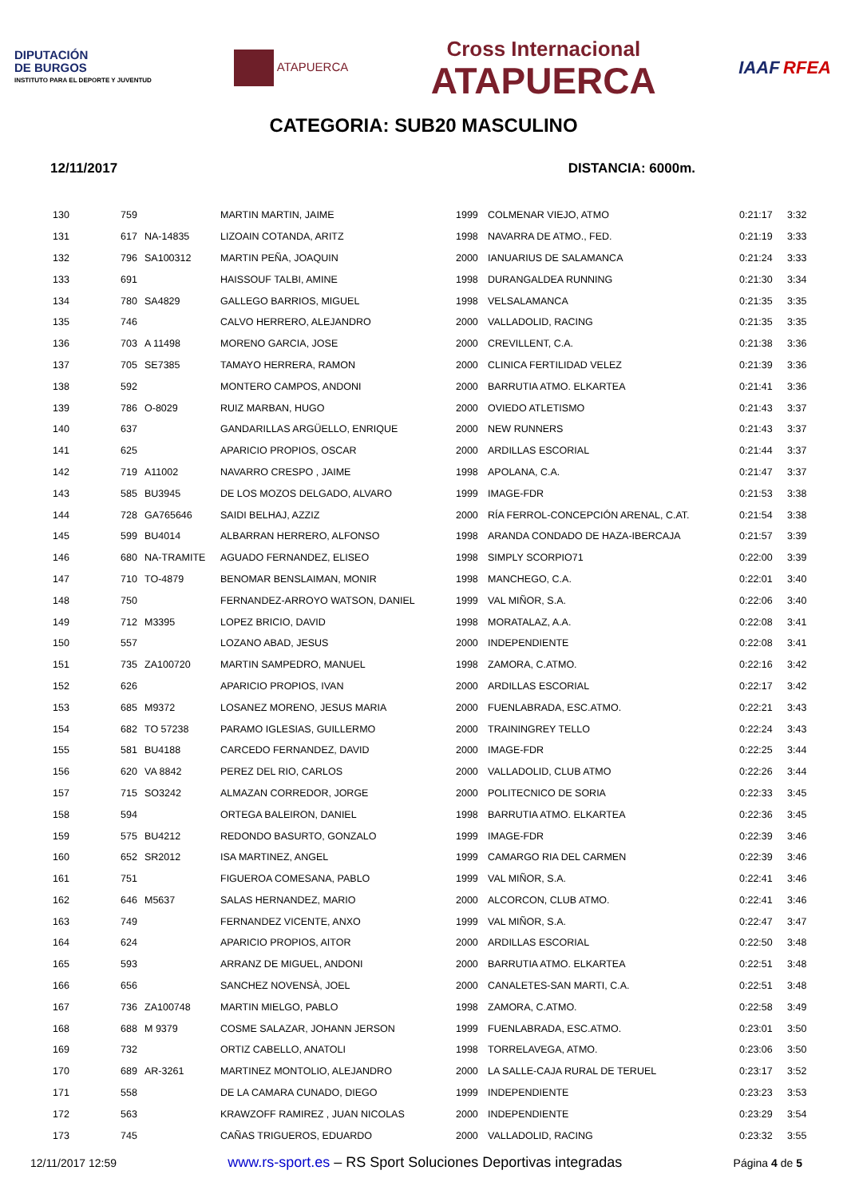DIPUTACIÓN
DE BURGOS
INSTITUTO PARA EL DEPORTE Y JUVENTUD
ATAPUERCA
Cross Internacional
ATAPUERCA
IAAF RFEA
CATEGORIA: SUB20 MASCULINO
12/11/2017 DISTANCIA: 6000m.
| 130 | 759 | | MARTIN MARTIN, JAIME | 1999 | COLMENAR VIEJO, ATMO | 0:21:17 | 3:32 |
| 131 | 617 | NA-14835 | LIZOAIN COTANDA, ARITZ | 1998 | NAVARRA DE ATMO., FED. | 0:21:19 | 3:33 |
| 132 | 796 | SA100312 | MARTIN PEÑA, JOAQUIN | 2000 | IANUARIUS DE SALAMANCA | 0:21:24 | 3:33 |
| 133 | 691 | | HAISSOUF TALBI, AMINE | 1998 | DURANGALDEA RUNNING | 0:21:30 | 3:34 |
| 134 | 780 | SA4829 | GALLEGO BARRIOS, MIGUEL | 1998 | VELSALAMANCA | 0:21:35 | 3:35 |
| 135 | 746 | | CALVO HERRERO, ALEJANDRO | 2000 | VALLADOLID, RACING | 0:21:35 | 3:35 |
| 136 | 703 | A 11498 | MORENO GARCIA, JOSE | 2000 | CREVILLENT, C.A. | 0:21:38 | 3:36 |
| 137 | 705 | SE7385 | TAMAYO HERRERA, RAMON | 2000 | CLINICA FERTILIDAD VELEZ | 0:21:39 | 3:36 |
| 138 | 592 | | MONTERO CAMPOS, ANDONI | 2000 | BARRUTIA ATMO. ELKARTEA | 0:21:41 | 3:36 |
| 139 | 786 | O-8029 | RUIZ MARBAN, HUGO | 2000 | OVIEDO ATLETISMO | 0:21:43 | 3:37 |
| 140 | 637 | | GANDARILLAS ARGÜELLO, ENRIQUE | 2000 | NEW RUNNERS | 0:21:43 | 3:37 |
| 141 | 625 | | APARICIO PROPIOS, OSCAR | 2000 | ARDILLAS ESCORIAL | 0:21:44 | 3:37 |
| 142 | 719 | A11002 | NAVARRO CRESPO , JAIME | 1998 | APOLANA, C.A. | 0:21:47 | 3:37 |
| 143 | 585 | BU3945 | DE LOS MOZOS DELGADO, ALVARO | 1999 | IMAGE-FDR | 0:21:53 | 3:38 |
| 144 | 728 | GA765646 | SAIDI BELHAJ, AZZIZ | 2000 | RÍA FERROL-CONCEPCIÓN ARENAL, C.AT. | 0:21:54 | 3:38 |
| 145 | 599 | BU4014 | ALBARRAN HERRERO, ALFONSO | 1998 | ARANDA CONDADO DE HAZA-IBERCAJA | 0:21:57 | 3:39 |
| 146 | 680 | NA-TRAMITE | AGUADO FERNANDEZ, ELISEO | 1998 | SIMPLY SCORPIO71 | 0:22:00 | 3:39 |
| 147 | 710 | TO-4879 | BENOMAR BENSLAIMAN, MONIR | 1998 | MANCHEGO, C.A. | 0:22:01 | 3:40 |
| 148 | 750 | | FERNANDEZ-ARROYO WATSON, DANIEL | 1999 | VAL MIÑOR, S.A. | 0:22:06 | 3:40 |
| 149 | 712 | M3395 | LOPEZ BRICIO, DAVID | 1998 | MORATALAZ, A.A. | 0:22:08 | 3:41 |
| 150 | 557 | | LOZANO ABAD, JESUS | 2000 | INDEPENDIENTE | 0:22:08 | 3:41 |
| 151 | 735 | ZA100720 | MARTIN SAMPEDRO, MANUEL | 1998 | ZAMORA, C.ATMO. | 0:22:16 | 3:42 |
| 152 | 626 | | APARICIO PROPIOS, IVAN | 2000 | ARDILLAS ESCORIAL | 0:22:17 | 3:42 |
| 153 | 685 | M9372 | LOSANEZ MORENO, JESUS MARIA | 2000 | FUENLABRADA, ESC.ATMO. | 0:22:21 | 3:43 |
| 154 | 682 | TO 57238 | PARAMO IGLESIAS, GUILLERMO | 2000 | TRAININGREY TELLO | 0:22:24 | 3:43 |
| 155 | 581 | BU4188 | CARCEDO FERNANDEZ, DAVID | 2000 | IMAGE-FDR | 0:22:25 | 3:44 |
| 156 | 620 | VA 8842 | PEREZ DEL RIO, CARLOS | 2000 | VALLADOLID, CLUB ATMO | 0:22:26 | 3:44 |
| 157 | 715 | SO3242 | ALMAZAN CORREDOR, JORGE | 2000 | POLITECNICO DE SORIA | 0:22:33 | 3:45 |
| 158 | 594 | | ORTEGA BALEIRON, DANIEL | 1998 | BARRUTIA ATMO. ELKARTEA | 0:22:36 | 3:45 |
| 159 | 575 | BU4212 | REDONDO BASURTO, GONZALO | 1999 | IMAGE-FDR | 0:22:39 | 3:46 |
| 160 | 652 | SR2012 | ISA MARTINEZ, ANGEL | 1999 | CAMARGO RIA DEL CARMEN | 0:22:39 | 3:46 |
| 161 | 751 | | FIGUEROA COMESANA, PABLO | 1999 | VAL MIÑOR, S.A. | 0:22:41 | 3:46 |
| 162 | 646 | M5637 | SALAS HERNANDEZ, MARIO | 2000 | ALCORCON, CLUB ATMO. | 0:22:41 | 3:46 |
| 163 | 749 | | FERNANDEZ VICENTE, ANXO | 1999 | VAL MIÑOR, S.A. | 0:22:47 | 3:47 |
| 164 | 624 | | APARICIO PROPIOS, AITOR | 2000 | ARDILLAS ESCORIAL | 0:22:50 | 3:48 |
| 165 | 593 | | ARRANZ DE MIGUEL, ANDONI | 2000 | BARRUTIA ATMO. ELKARTEA | 0:22:51 | 3:48 |
| 166 | 656 | | SANCHEZ NOVENSÀ, JOEL | 2000 | CANALETES-SAN MARTI, C.A. | 0:22:51 | 3:48 |
| 167 | 736 | ZA100748 | MARTIN MIELGO, PABLO | 1998 | ZAMORA, C.ATMO. | 0:22:58 | 3:49 |
| 168 | 688 | M 9379 | COSME SALAZAR, JOHANN JERSON | 1999 | FUENLABRADA, ESC.ATMO. | 0:23:01 | 3:50 |
| 169 | 732 | | ORTIZ CABELLO, ANATOLI | 1998 | TORRELAVEGA, ATMO. | 0:23:06 | 3:50 |
| 170 | 689 | AR-3261 | MARTINEZ MONTOLIO, ALEJANDRO | 2000 | LA SALLE-CAJA RURAL DE TERUEL | 0:23:17 | 3:52 |
| 171 | 558 | | DE LA CAMARA CUNADO, DIEGO | 1999 | INDEPENDIENTE | 0:23:23 | 3:53 |
| 172 | 563 | | KRAWZOFF RAMIREZ , JUAN NICOLAS | 2000 | INDEPENDIENTE | 0:23:29 | 3:54 |
| 173 | 745 | | CAÑAS TRIGUEROS, EDUARDO | 2000 | VALLADOLID, RACING | 0:23:32 | 3:55 |
12/11/2017 12:59 www.rs-sport.es – RS Sport Soluciones Deportivas integradas Página 4 de 5